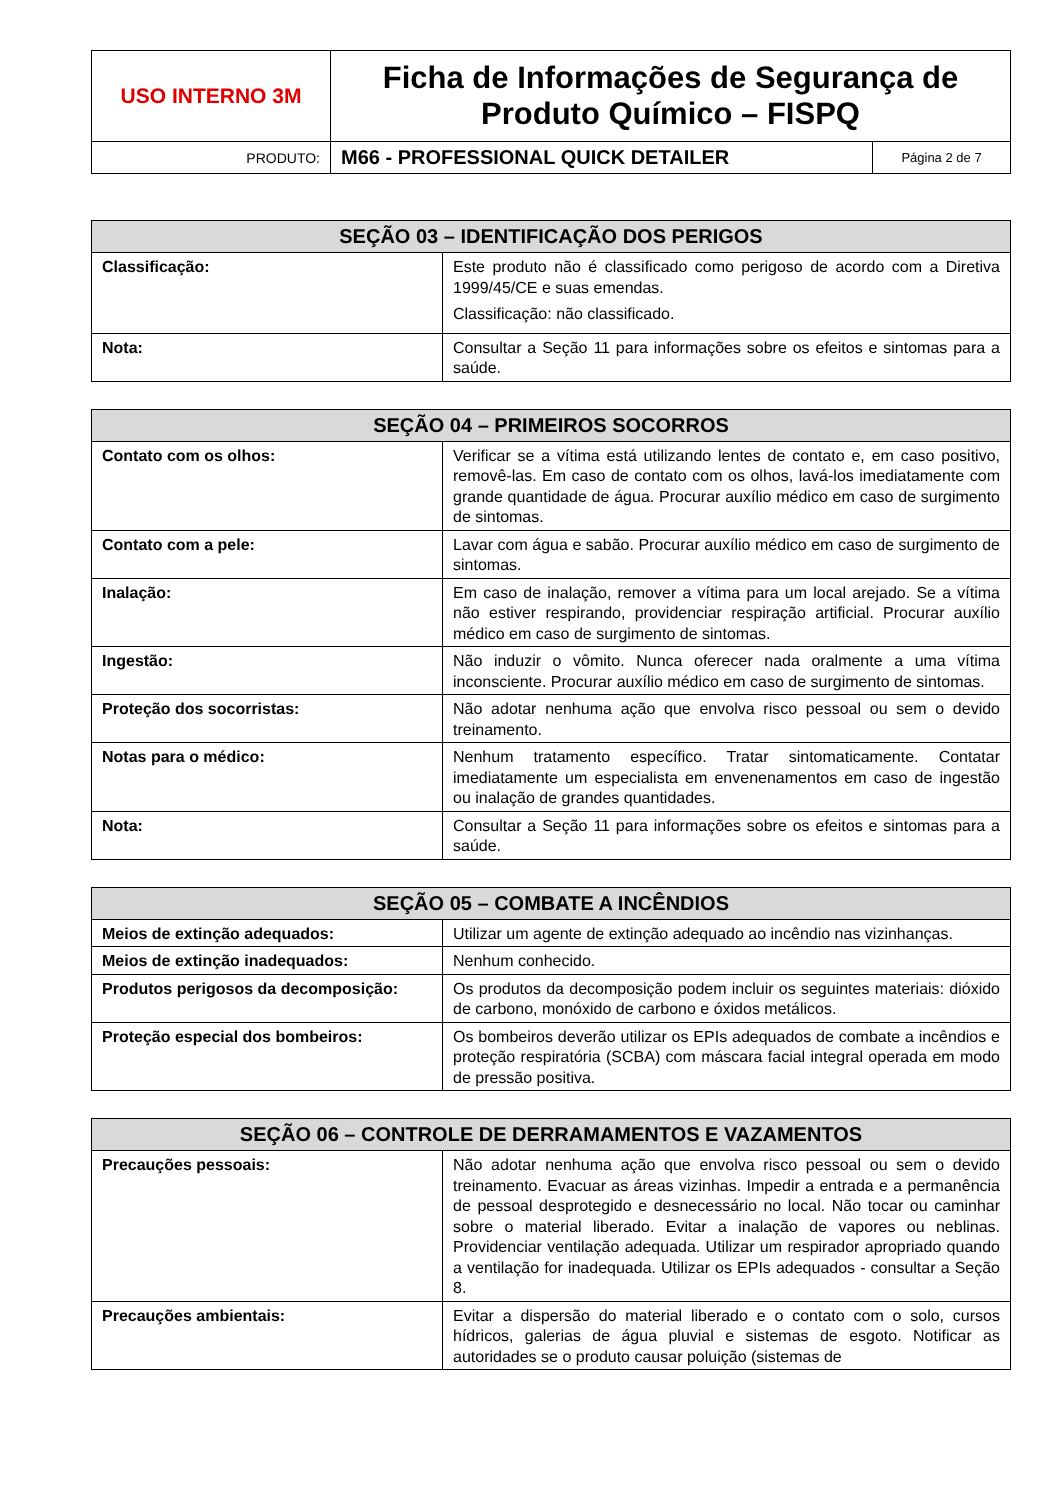| USO INTERNO 3M | Ficha de Informações de Segurança de Produto Químico – FISPQ | |
| PRODUTO: | M66 - PROFESSIONAL QUICK DETAILER | Página 2 de 7 |
| SEÇÃO 03 – IDENTIFICAÇÃO DOS PERIGOS | |
| --- | --- |
| Classificação: | Este produto não é classificado como perigoso de acordo com a Diretiva 1999/45/CE e suas emendas. Classificação: não classificado. |
| Nota: | Consultar a Seção 11 para informações sobre os efeitos e sintomas para a saúde. |
| SEÇÃO 04 – PRIMEIROS SOCORROS | |
| --- | --- |
| Contato com os olhos: | Verificar se a vítima está utilizando lentes de contato e, em caso positivo, removê-las. Em caso de contato com os olhos, lavá-los imediatamente com grande quantidade de água. Procurar auxílio médico em caso de surgimento de sintomas. |
| Contato com a pele: | Lavar com água e sabão. Procurar auxílio médico em caso de surgimento de sintomas. |
| Inalação: | Em caso de inalação, remover a vítima para um local arejado. Se a vítima não estiver respirando, providenciar respiração artificial. Procurar auxílio médico em caso de surgimento de sintomas. |
| Ingestão: | Não induzir o vômito. Nunca oferecer nada oralmente a uma vítima inconsciente. Procurar auxílio médico em caso de surgimento de sintomas. |
| Proteção dos socorristas: | Não adotar nenhuma ação que envolva risco pessoal ou sem o devido treinamento. |
| Notas para o médico: | Nenhum tratamento específico. Tratar sintomaticamente. Contatar imediatamente um especialista em envenenamentos em caso de ingestão ou inalação de grandes quantidades. |
| Nota: | Consultar a Seção 11 para informações sobre os efeitos e sintomas para a saúde. |
| SEÇÃO 05 – COMBATE A INCÊNDIOS | |
| --- | --- |
| Meios de extinção adequados: | Utilizar um agente de extinção adequado ao incêndio nas vizinhanças. |
| Meios de extinção inadequados: | Nenhum conhecido. |
| Produtos perigosos da decomposição: | Os produtos da decomposição podem incluir os seguintes materiais: dióxido de carbono, monóxido de carbono e óxidos metálicos. |
| Proteção especial dos bombeiros: | Os bombeiros deverão utilizar os EPIs adequados de combate a incêndios e proteção respiratória (SCBA) com máscara facial integral operada em modo de pressão positiva. |
| SEÇÃO 06 – CONTROLE DE DERRAMAMENTOS E VAZAMENTOS | |
| --- | --- |
| Precauções pessoais: | Não adotar nenhuma ação que envolva risco pessoal ou sem o devido treinamento. Evacuar as áreas vizinhas. Impedir a entrada e a permanência de pessoal desprotegido e desnecessário no local. Não tocar ou caminhar sobre o material liberado. Evitar a inalação de vapores ou neblinas. Providenciar ventilação adequada. Utilizar um respirador apropriado quando a ventilação for inadequada. Utilizar os EPIs adequados - consultar a Seção 8. |
| Precauções ambientais: | Evitar a dispersão do material liberado e o contato com o solo, cursos hídricos, galerias de água pluvial e sistemas de esgoto. Notificar as autoridades se o produto causar poluição (sistemas de |